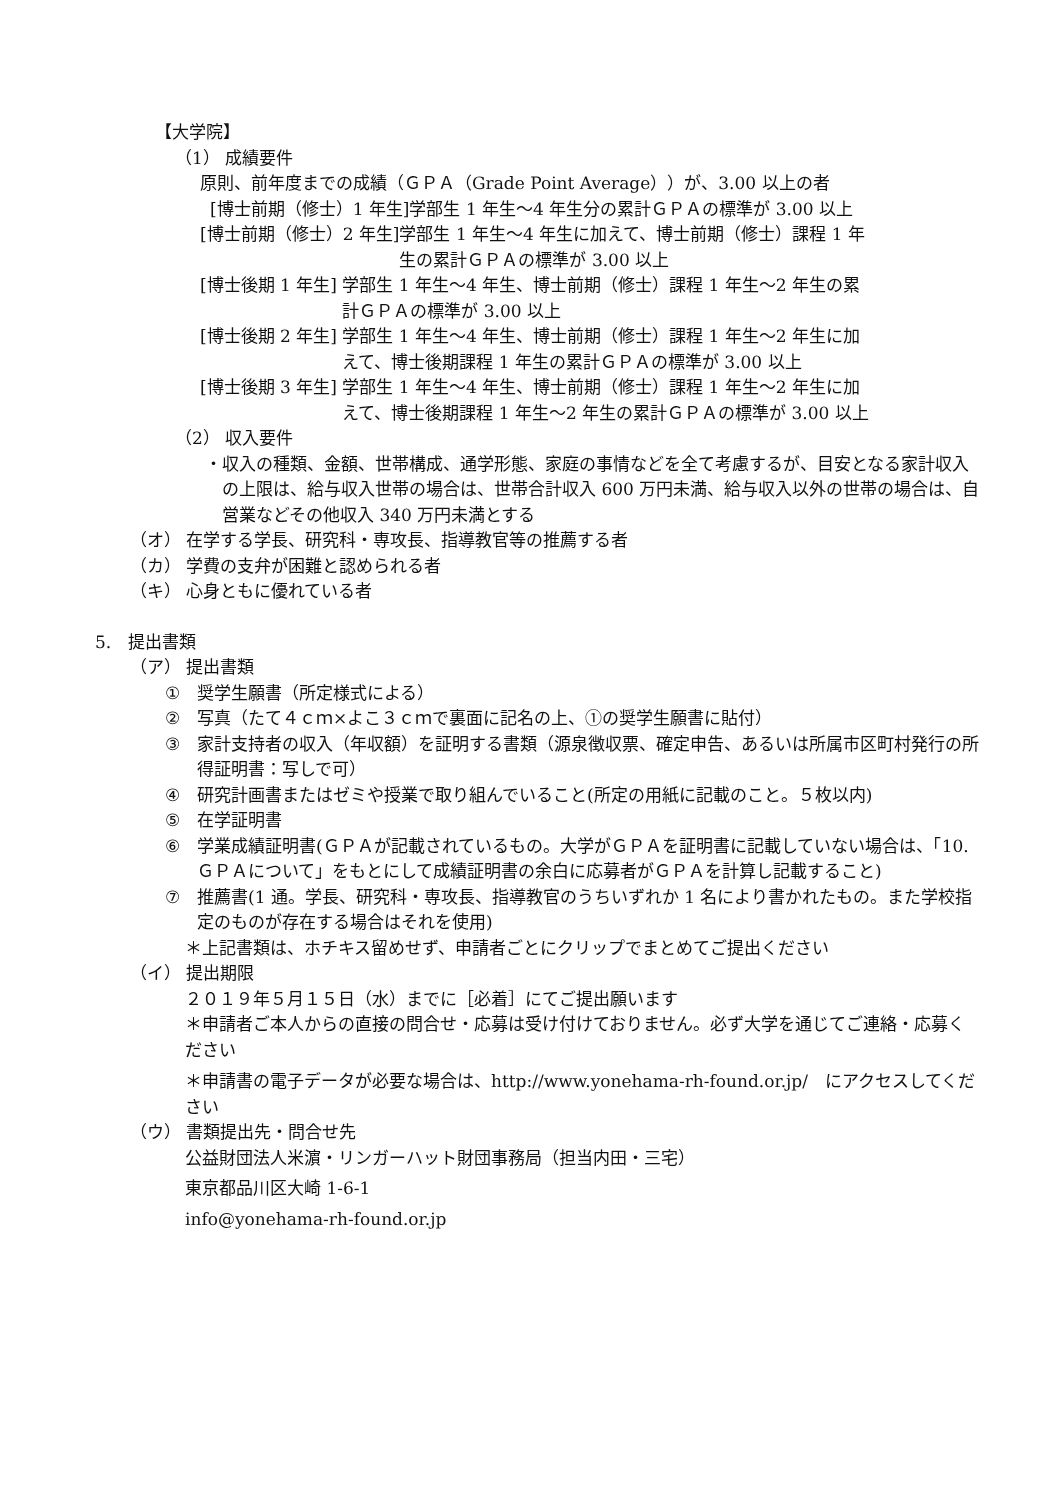【大学院】
（1） 成績要件
原則、前年度までの成績（ＧＰＡ（Grade Point Average））が、3.00 以上の者
[博士前期（修士）1 年生]学部生 1 年生～4 年生分の累計ＧＰＡの標準が 3.00 以上
[博士前期（修士）2 年生] 学部生 1 年生～4 年生に加えて、博士前期（修士）課程 1 年
生の累計ＧＰＡの標準が 3.00 以上
[博士後期 1 年生] 学部生 1 年生～4 年生、博士前期（修士）課程 1 年生～2 年生の累
計ＧＰＡの標準が 3.00 以上
[博士後期 2 年生] 学部生 1 年生～4 年生、博士前期（修士）課程 1 年生～2 年生に加
えて、博士後期課程 1 年生の累計ＧＰＡの標準が 3.00 以上
[博士後期 3 年生] 学部生 1 年生～4 年生、博士前期（修士）課程 1 年生～2 年生に加
えて、博士後期課程 1 年生～2 年生の累計ＧＰＡの標準が 3.00 以上
（2） 収入要件
・ 収入の種類、金額、世帯構成、通学形態、家庭の事情などを全て考慮するが、目安となる家計収入の上限は、給与収入世帯の場合は、世帯合計収入 600 万円未満、給与収入以外の世帯の場合は、自営業などその他収入 340 万円未満とする
（オ） 在学する学長、研究科・専攻長、指導教官等の推薦する者
（カ） 学費の支弁が困難と認められる者
（キ） 心身ともに優れている者
5.　提出書類
（ア） 提出書類
①　奨学生願書（所定様式による）
②　写真（たて４ｃｍ×よこ３ｃｍで裏面に記名の上、①の奨学生願書に貼付）
③　家計支持者の収入（年収額）を証明する書類（源泉徴収票、確定申告、あるいは所属市区町村発行の所得証明書：写しで可）
④　研究計画書またはゼミや授業で取り組んでいること(所定の用紙に記載のこと。５枚以内)
⑤　在学証明書
⑥　学業成績証明書(ＧＰＡが記載されているもの。大学がＧＰＡを証明書に記載していない場合は、「10.ＧＰＡについて」をもとにして成績証明書の余白に応募者がＧＰＡを計算し記載すること)
⑦　推薦書(1 通。学長、研究科・専攻長、指導教官のうちいずれか 1 名により書かれたもの。また学校指定のものが存在する場合はそれを使用)
＊上記書類は、ホチキス留めせず、申請者ごとにクリップでまとめてご提出ください
（イ） 提出期限
２０１９年５月１５日（水）までに［必着］にてご提出願います
＊申請者ご本人からの直接の問合せ・応募は受け付けておりません。必ず大学を通じてご連絡・応募ください
＊申請書の電子データが必要な場合は、http://www.yonehama-rh-found.or.jp/　にアクセスしてください
（ウ） 書類提出先・問合せ先
公益財団法人米濵・リンガーハット財団事務局（担当内田・三宅）
東京都品川区大崎 1-6-1
info@yonehama-rh-found.or.jp